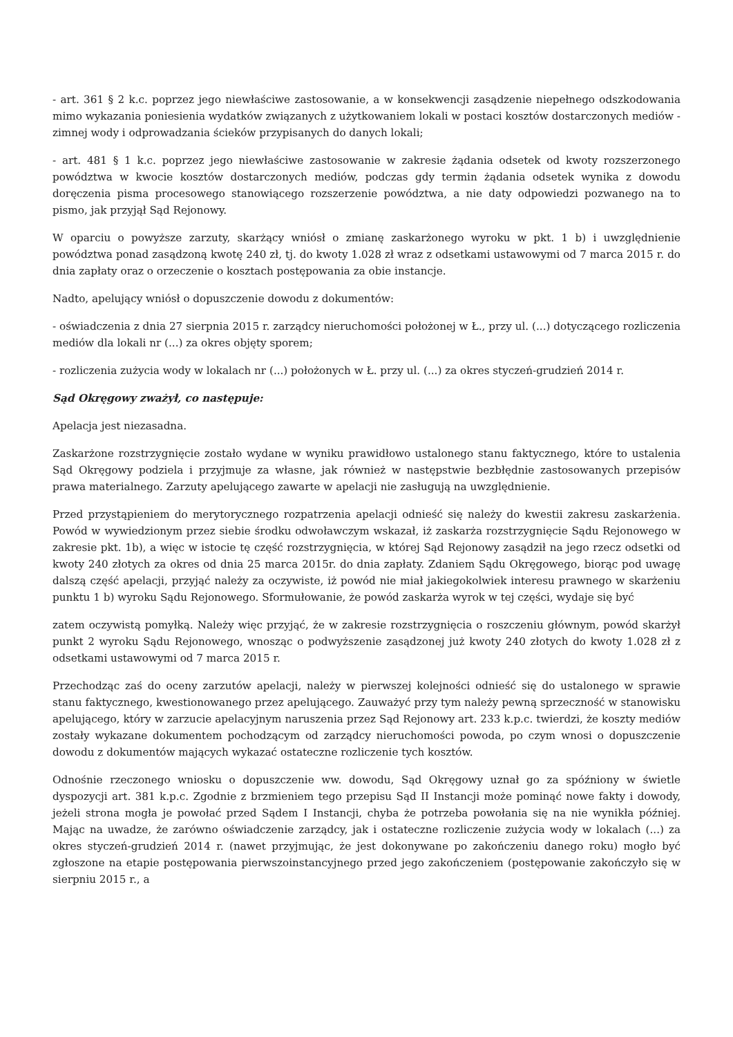- art. 361 § 2 k.c. poprzez jego niewłaściwe zastosowanie, a w konsekwencji zasądzenie niepełnego odszkodowania mimo wykazania poniesienia wydatków związanych z użytkowaniem lokali w postaci kosztów dostarczonych mediów - zimnej wody i odprowadzania ścieków przypisanych do danych lokali;
- art. 481 § 1 k.c. poprzez jego niewłaściwe zastosowanie w zakresie żądania odsetek od kwoty rozszerzonego powództwa w kwocie kosztów dostarczonych mediów, podczas gdy termin żądania odsetek wynika z dowodu doręczenia pisma procesowego stanowiącego rozszerzenie powództwa, a nie daty odpowiedzi pozwanego na to pismo, jak przyjął Sąd Rejonowy.
W oparciu o powyższe zarzuty, skarżący wniósł o zmianę zaskarżonego wyroku w pkt. 1 b) i uwzględnienie powództwa ponad zasądzoną kwotę 240 zł, tj. do kwoty 1.028 zł wraz z odsetkami ustawowymi od 7 marca 2015 r. do dnia zapłaty oraz o orzeczenie o kosztach postępowania za obie instancje.
Nadto, apelujący wniósł o dopuszczenie dowodu z dokumentów:
- oświadczenia z dnia 27 sierpnia 2015 r. zarządcy nieruchomości położonej w Ł., przy ul. (...) dotyczącego rozliczenia mediów dla lokali nr (...) za okres objęty sporem;
- rozliczenia zużycia wody w lokalach nr (...) położonych w Ł. przy ul. (...) za okres styczeń-grudzień 2014 r.
Sąd Okręgowy zważył, co następuje:
Apelacja jest niezasadna.
Zaskarżone rozstrzygnięcie zostało wydane w wyniku prawidłowo ustalonego stanu faktycznego, które to ustalenia Sąd Okręgowy podziela i przyjmuje za własne, jak również w następstwie bezbłędnie zastosowanych przepisów prawa materialnego. Zarzuty apelującego zawarte w apelacji nie zasługują na uwzględnienie.
Przed przystąpieniem do merytorycznego rozpatrzenia apelacji odnieść się należy do kwestii zakresu zaskarżenia. Powód w wywiedzionym przez siebie środku odwoławczym wskazał, iż zaskarża rozstrzygnięcie Sądu Rejonowego w zakresie pkt. 1b), a więc w istocie tę część rozstrzygnięcia, w której Sąd Rejonowy zasądził na jego rzecz odsetki od kwoty 240 złotych za okres od dnia 25 marca 2015r. do dnia zapłaty. Zdaniem Sądu Okręgowego, biorąc pod uwagę dalszą część apelacji, przyjąć należy za oczywiste, iż powód nie miał jakiegokolwiek interesu prawnego w skarżeniu punktu 1 b) wyroku Sądu Rejonowego. Sformułowanie, że powód zaskarża wyrok w tej części, wydaje się być
zatem oczywistą pomyłką. Należy więc przyjąć, że w zakresie rozstrzygnięcia o roszczeniu głównym, powód skarżył punkt 2 wyroku Sądu Rejonowego, wnosząc o podwyższenie zasądzonej już kwoty 240 złotych do kwoty 1.028 zł z odsetkami ustawowymi od 7 marca 2015 r.
Przechodząc zaś do oceny zarzutów apelacji, należy w pierwszej kolejności odnieść się do ustalonego w sprawie stanu faktycznego, kwestionowanego przez apelującego. Zauważyć przy tym należy pewną sprzeczność w stanowisku apelującego, który w zarzucie apelacyjnym naruszenia przez Sąd Rejonowy art. 233 k.p.c. twierdzi, że koszty mediów zostały wykazane dokumentem pochodzącym od zarządcy nieruchomości powoda, po czym wnosi o dopuszczenie dowodu z dokumentów mających wykazać ostateczne rozliczenie tych kosztów.
Odnośnie rzeczonego wniosku o dopuszczenie ww. dowodu, Sąd Okręgowy uznał go za spóźniony w świetle dyspozycji art. 381 k.p.c. Zgodnie z brzmieniem tego przepisu Sąd II Instancji może pominąć nowe fakty i dowody, jeżeli strona mogła je powołać przed Sądem I Instancji, chyba że potrzeba powołania się na nie wynikła później. Mając na uwadze, że zarówno oświadczenie zarządcy, jak i ostateczne rozliczenie zużycia wody w lokalach (...) za okres styczeń-grudzień 2014 r. (nawet przyjmując, że jest dokonywane po zakończeniu danego roku) mogło być zgłoszone na etapie postępowania pierwszoinstancyjnego przed jego zakończeniem (postępowanie zakończyło się w sierpniu 2015 r., a